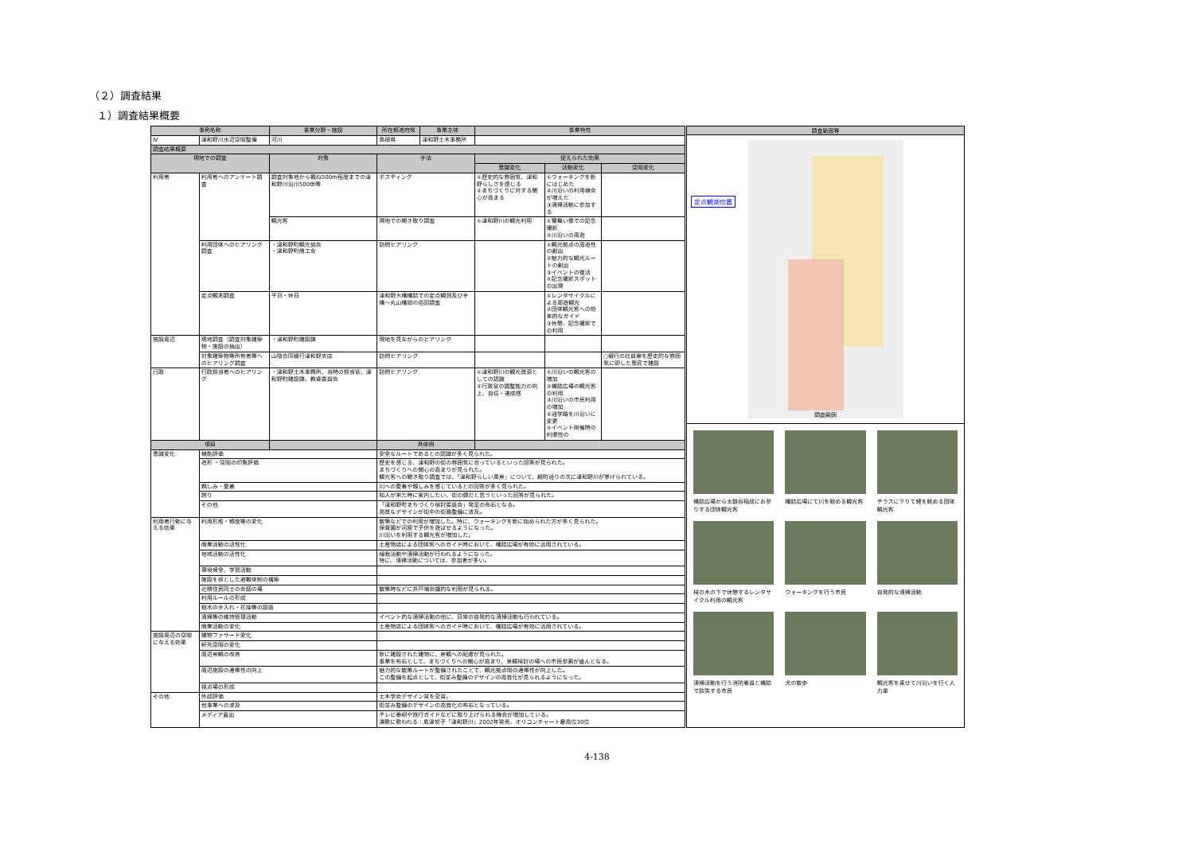（２）調査結果
１）調査結果概要
| 事例名称 | | 事業分野・施設 | 所在都道府県 | 事業主体 | 事業特性 | | |
| --- | --- | --- | --- | --- | --- | --- | --- |
| Ⅳ | 津和野川水辺空間整備 | 河川 | 島根県 | 津和野土木事務所 | | | |
| 調査結果概要 | | | | | | | |
| 現地での調査 | | 対象 | 手法 | | 捉えられた効果 | | |
| | | | | | 意識変化 | 活動変化 | 空間変化 |
| 利用者 | 利用者へのアンケート調査 | 調査対象地から概ね500m程度までの津和野川沿川500世帯 | ポスティング | | ①歴史的な雰囲気、津和野らしさを感じる ②まちづくりに対する関心が高まる | ①ウォーキングを新にはじめた ②川沿いの利用機会が増えた ③清掃活動に参加する | |
| | | 観光客 | 現地での聞き取り調査 | | ①津和野川の観光利用 | ①鷺舞い像での記念撮影 ②川沿いの周遊 | |
| | 利用団体へのヒアリング調査 | ・津和野町観光協会 ・津和野町商工会 | 訪問ヒアリング | | | ①観光拠点の周遊性の創出 ②魅力的な観光ルートの創出 ③イベントの復活 ④記念撮影スポットの出現 | |
| | 定点観測調査 | 平日・休日 | 津和野大橋橋詰での定点観測及び幸橋～丸山橋間の巡回調査 | | | ①レンタサイクルによる周遊観光 ②団体観光客への効率的なガイド ③休憩、記念撮影での利用 | |
| 施設周辺 | 現地調査（調査対象建築物・施設の抽出） | ・津和野町建設課 | 現地を見ながらのヒアリング | | | | |
| | 対象建築物等所有者等へのヒアリング調査 | 山陰合同銀行津和野支店 | 訪問ヒアリング | | | | ○銀行の社員寮を歴史的な雰囲気に即した意匠で建設 |
| 行政 | 行政担当者へのヒアリング | ・津和野土木事務所、当時の担当官、津和野町建設課、教育委員会 | 訪問ヒアリング | | ①津和野川の観光資源としての認識 ②行政官の調整能力の向上、自信・達成感 | ①川沿いの観光客の増加 ②橋詰広場の観光客の利用 ③川沿いの市民利用の増加 ④通学路を川沿いに変更 ⑤イベント開催時の利便性の | |
| 項目 | | | 具体例 | | | | |
| 意識変化 | 機能評価 | | 安全なルートであるとの認識が多く見られた。 | | | | |
| | 造形 ・空間の印象評価 | | 歴史を感じる、津和野の街の雰囲気に合っているといった回答が見られた。 まちづくりへの関心の高まりが見られた。 観光客への聞き取り調査では、「津和野らしい風景」について、殿町通りの次に津和野川が挙げられている。 | | | | |
| | 親しみ・愛着 | | 川への愛着や親しみを感じているとの回答が多く見られた。 | | | | |
| | 誇り | | 知人が来た時に案内したい、街の顔だと思うといった回答が見られた。 | | | | |
| | その他 | | 「津和野町まちづくり検討委員会」発足の布石となる。 高質なデザインが街中の街路整備に波及。 | | | | |
| 利用者行動に与える効果 | 利用形態・頻度等の変化 | | 散策などでの利用が増加した。特に、ウォーキングを新に始められた方が多く見られた。 保育園が河原で子供を遊ばせるようになった。 川沿いを利用する観光客が増加した。 | | | | |
| | 商業活動の活性化 | | 土産物店による団体客へのガイド時において、橋詰広場が有効に活用されている。 | | | | |
| | 地域活動の活性化 | | 植栽活動や清掃活動が行われるようになった。 特に、清掃活動については、参加者が多い。 | | | | |
| | 環境保全、学習活動 | | | | | | |
| | 施設を核とした避難体制の構築 | | | | | | |
| | 近隣住民同士の会話の場 | | 散策時などに井戸端会議的な利用が見られる。 | | | | |
| | 利用ルールの形成 | | | | | | |
| | 樹木の手入れ・花壇等の設置 | | | | | | |
| | 清掃等の維持管理活動 | | イベント的な清掃活動の他に、日常の自発的な清掃活動も行われている。 | | | | |
| | 商業活動の変化 | | 土産物店による団体客へのガイド時において、橋詰広場が有効に活用されている。 | | | | |
| 施設周辺の空間に与える効果 | 建物ファサード変化 | | | | | | |
| | 軒先空間の変化 | | | | | | |
| | 周辺景観の改善 | | 新に建設された建物に、景観への配慮が見られた。 事業を布石として、まちづくりへの関心が高まり、景観検討の場への市民参画が盛んとなる。 | | | | |
| | 周辺施設の連帯性の向上 | | 魅力的な散策ルートが整備されたことで、観光拠点間の連帯性が向上した。 この整備を起点として、街並み整備のデザインの高質化が見られるようになった。 | | | | |
| | 視点場の形成 | | | | | | |
| その他 | 外部評価 | | 土木学会デザイン賞を受賞。 | | | | |
| | 他事業への波及 | | 街並み整備のデザインの高質化の布石となっている。 | | | | |
| | メディア露出 | | テレビ番組や旅行ガイドなどに取り上げられる機会が増加している。 演歌に歌われる：島津悦子「津和野川」2002年発売、オリコンチャート最高位30位 | | | | |
調査範囲等
定点観測位置
調査範囲
橋詰広場から太鼓谷稲成にお参りする団体観光客
橋詰広場にて川を眺める観光客
テラスに下りて鯉を眺める団体観光客
桜の木の下で休憩するレンタサイクル利用の観光客
ウォーキングを行う市民
自発的な清掃活動
清掃活動を行う消防署員と橋詰で談笑する市民
犬の散歩
観光客を乗せて川沿いを行く人力車
4-138